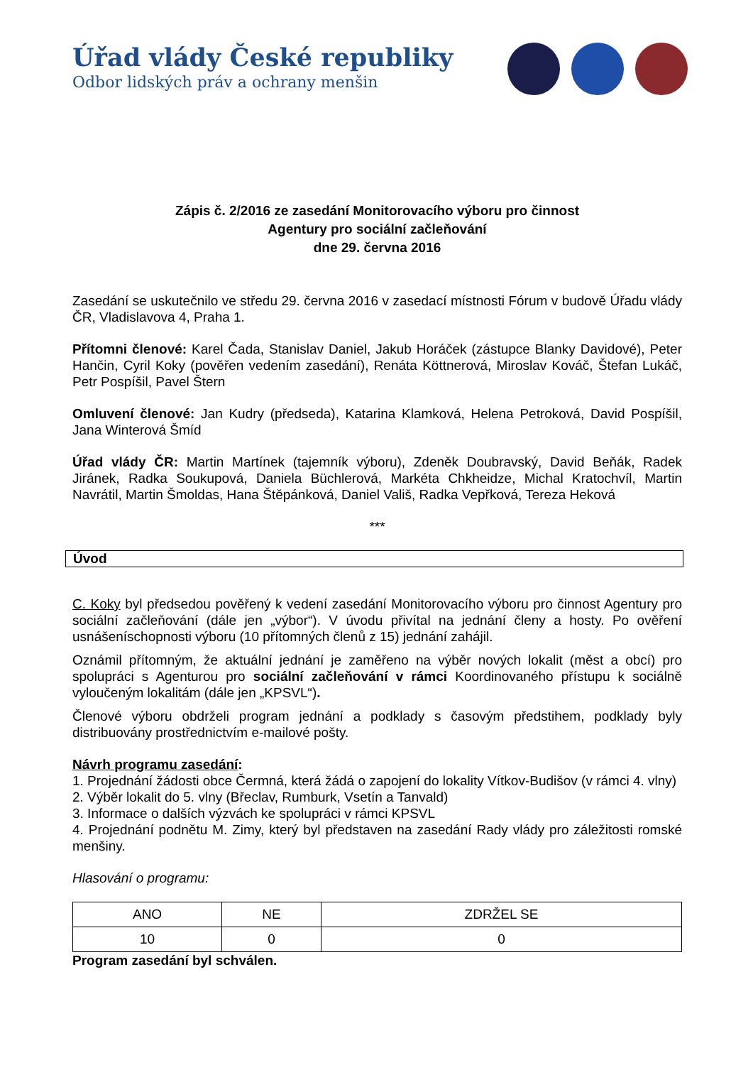Úřad vlády České republiky
Odbor lidských práv a ochrany menšin
Zápis č. 2/2016 ze zasedání Monitorovacího výboru pro činnost
Agentury pro sociální začleňování
dne 29. června 2016
Zasedání se uskutečnilo ve středu 29. června 2016 v zasedací místnosti Fórum v budově Úřadu vlády ČR, Vladislavova 4, Praha 1.
Přítomni členové: Karel Čada, Stanislav Daniel, Jakub Horáček (zástupce Blanky Davidové), Peter Hančin, Cyril Koky (pověřen vedením zasedání), Renáta Köttnerová, Miroslav Kováč, Štefan Lukáč, Petr Pospíšil, Pavel Štern
Omluvení členové: Jan Kudry (předseda), Katarina Klamková, Helena Petroková, David Pospíšil, Jana Winterová Šmíd
Úřad vlády ČR: Martin Martínek (tajemník výboru), Zdeněk Doubravský, David Beňák, Radek Jiránek, Radka Soukupová, Daniela Büchlerová, Markéta Chkheidze, Michal Kratochvíl, Martin Navrátil, Martin Šmoldas, Hana Štěpánková, Daniel Vališ, Radka Vepřková, Tereza Heková
***
Úvod
C. Koky byl předsedou pověřený k vedení zasedání Monitorovacího výboru pro činnost Agentury pro sociální začleňování (dále jen „výbor“). V úvodu přivítal na jednání členy a hosty. Po ověření usnášeníschopnosti výboru (10 přítomných členů z 15) jednání zahájil.
Oznámil přítomným, že aktuální jednání je zaměřeno na výběr nových lokalit (měst a obcí) pro spolupráci s Agenturou pro sociální začleňování v rámci Koordinovaného přístupu k sociálně vyloučeným lokalitám (dále jen „KPSVL“).
Členové výboru obdrželi program jednání a podklady s časovým předstihem, podklady byly distribuovány prostřednictvím e-mailové pošty.
Návrh programu zasedání:
1. Projednání žádosti obce Čermná, která žádá o zapojení do lokality Vítkov-Budišov (v rámci 4. vlny)
2. Výběr lokalit do 5. vlny (Břeclav, Rumburk, Vsetín a Tanvald)
3. Informace o dalších výzvách ke spolupráci v rámci KPSVL
4. Projednání podnětu M. Zimy, který byl představen na zasedání Rady vlády pro záležitosti romské menšiny.
Hlasování o programu:
| ANO | NE | ZDRŽEL SE |
| --- | --- | --- |
| 10 | 0 | 0 |
Program zasedání byl schválen.